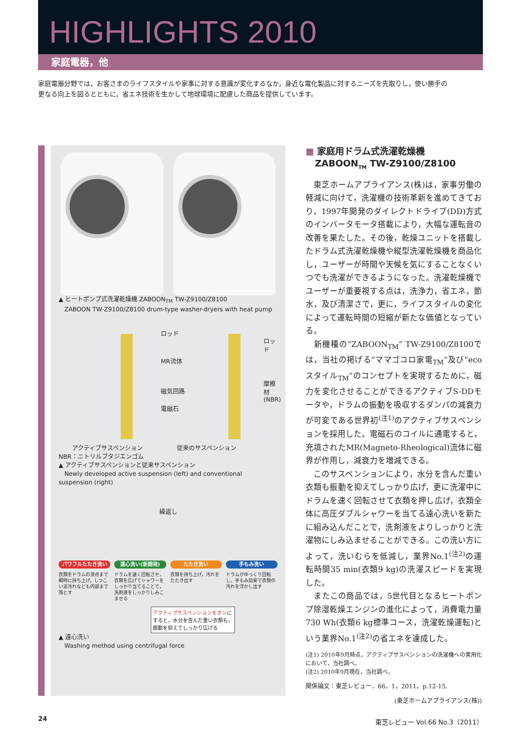HIGHLIGHTS 2010
家庭電器，他
家庭電器分野では，お客さまのライフスタイルや家事に対する意識が変化するなか，身近な電化製品に対するニーズを先取りし，使い勝手の更なる向上を図るとともに，省エネ技術を生かして地球環境に配慮した商品を提供しています。
▲ ヒートポンプ式洗濯乾燥機 ZABOON<sub>TM</sub> TW-Z9100/Z8100
ZABOON TW-Z9100/Z8100 drum-type washer-dryers with heat pump
ロッド
MR流体
磁気回路
電磁石
ロッド
摩擦材
(NBR)
アクティブサスペンション 従来のサスペンション
NBR：ニトリルブタジエンゴム
▲ アクティブサスペンションと従来サスペンション
Newly developed active suspension (left) and conventional suspension (right)
繰返し
パワフルたたき洗い
衣類をドラムの頂点まで瞬時に持ち上げ，しつこい泥汚れなども内部まで落とす
遠心洗い(新開発)
ドラムを速く回転させ，衣類を広げてシャワーをしっかり当てることで，洗剤液をしっかりしみこませる
たたき洗い
衣類を持ち上げ，汚れをたたき出す
手もみ洗い
ドラムがゆっくり回転し，手もみ効果で衣類の汚れを浮かし出す
アクティブサスペンションをオンにすると，水分を含んだ重い衣類も，振動を抑えてしっかり広げる
▲ 遠心洗い
Washing method using centrifugal force
■ 家庭用ドラム式洗濯乾燥機
ZABOON<sub>TM</sub> TW-Z9100/Z8100
　東芝ホームアプライアンス(株)は，家事労働の軽減に向けて，洗濯機の技術革新を進めてきており，1997年開発のダイレクトドライブ(DD)方式のインバータモータ搭載により，大幅な運転音の改善を果たした。その後，乾燥ユニットを搭載したドラム式洗濯乾燥機や縦型洗濯乾燥機を商品化し，ユーザーが時間や天候を気にすることなくいつでも洗濯ができるようになった。洗濯乾燥機でユーザーが重要視する点は，洗浄力，省エネ，節水，及び清潔さで，更に，ライフスタイルの変化によって運転時間の短縮が新たな価値となっている。
　新機種の“ZABOON<sub>TM</sub>” TW-Z9100/Z8100では，当社の掲げる“ママゴコロ家電<sub>TM</sub>”及び“ecoスタイル<sub>TM</sub>”のコンセプトを実現するために，磁力を変化させることができるアクティブS-DDモータや，ドラムの振動を吸収するダンパの減衰力が可変である世界初<sup>(注1)</sup>のアクティブサスペンションを採用した。電磁石のコイルに通電すると，充填されたMR(Magneto-Rheological)流体に磁界が作用し，減衰力を増減できる。
　このサスペンションにより，水分を含んだ重い衣類も振動を抑えてしっかり広げ，更に洗濯中にドラムを速く回転させて衣類を押し広げ，衣類全体に高圧ダブルシャワーを当てる遠心洗いを新たに組み込んだことで，洗剤液をよりしっかりと洗濯物にしみ込ませることができる。この洗い方によって，洗いむらを低減し，業界No.1<sup>(注2)</sup>の運転時間35 min(衣類9 kg)の洗濯スピードを実現した。
　またこの商品では，5世代目となるヒートポンプ除湿乾燥エンジンの進化によって，消費電力量730 Wh(衣類6 kg標準コース，洗濯乾燥運転)という業界No.1<sup>(注2)</sup>の省エネを達成した。
(注1) 2010年9月時点，アクティブサスペンションの洗濯機への実用化において，当社調べ。
(注2) 2010年9月現在，当社調べ。
関係論文：東芝レビュー．66，1，2011，p.12-15.
(東芝ホームアプライアンス(株))
24 東芝レビュー Vol.66 No.3（2011）